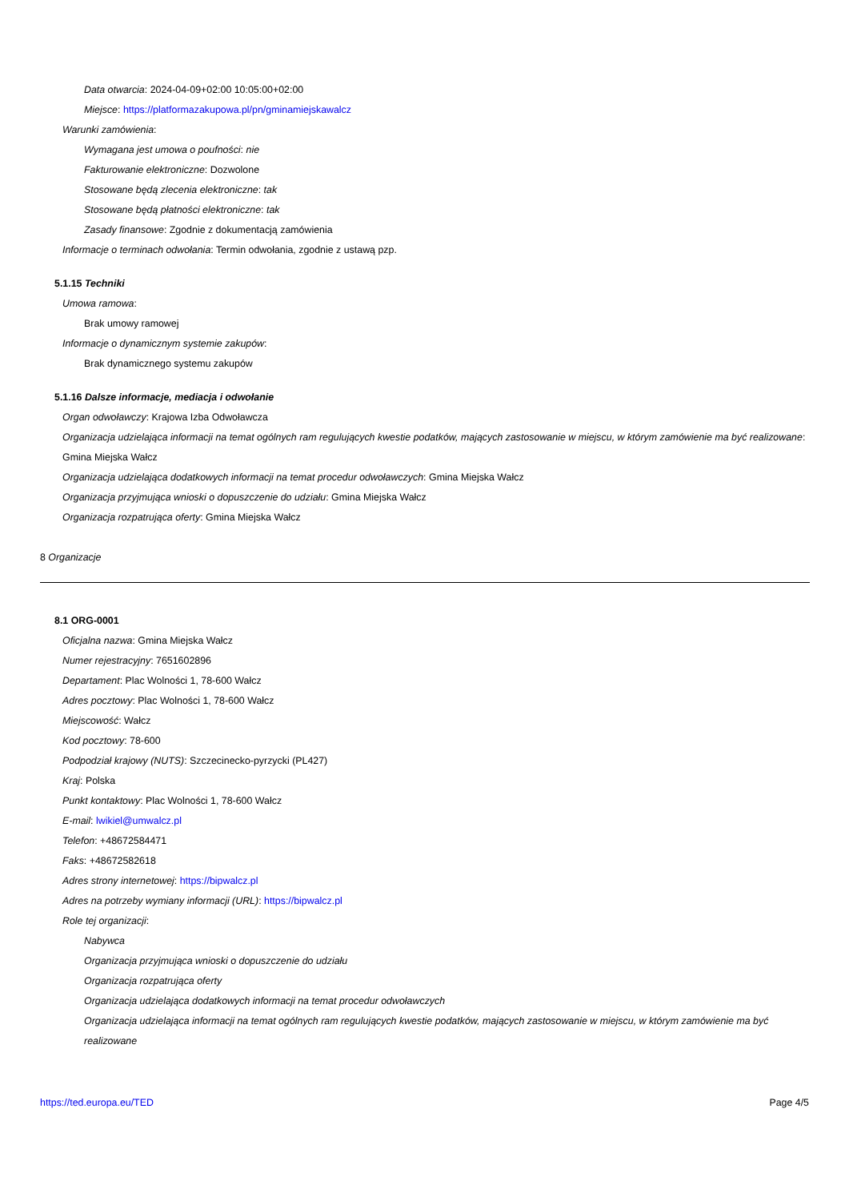Data otwarcia: 2024-04-09+02:00 10:05:00+02:00
Miejsce: https://platformazakupowa.pl/pn/gminamiejskawalcz
Warunki zamówienia:
Wymagana jest umowa o poufności: nie
Fakturowanie elektroniczne: Dozwolone
Stosowane będą zlecenia elektroniczne: tak
Stosowane będą płatności elektroniczne: tak
Zasady finansowe: Zgodnie z dokumentacją zamówienia
Informacje o terminach odwołania: Termin odwołania, zgodnie z ustawą pzp.
5.1.15 Techniki
Umowa ramowa:
Brak umowy ramowej
Informacje o dynamicznym systemie zakupów:
Brak dynamicznego systemu zakupów
5.1.16 Dalsze informacje, mediacja i odwołanie
Organ odwoławczy: Krajowa Izba Odwoławcza
Organizacja udzielająca informacji na temat ogólnych ram regulujących kwestie podatków, mających zastosowanie w miejscu, w którym zamówienie ma być realizowane: Gmina Miejska Wałcz
Organizacja udzielająca dodatkowych informacji na temat procedur odwoławczych: Gmina Miejska Wałcz
Organizacja przyjmująca wnioski o dopuszczenie do udziału: Gmina Miejska Wałcz
Organizacja rozpatrująca oferty: Gmina Miejska Wałcz
8 Organizacje
8.1 ORG-0001
Oficjalna nazwa: Gmina Miejska Wałcz
Numer rejestracyjny: 7651602896
Departament: Plac Wolności 1, 78-600 Wałcz
Adres pocztowy: Plac Wolności 1, 78-600 Wałcz
Miejscowość: Wałcz
Kod pocztowy: 78-600
Podpodział krajowy (NUTS): Szczecinecko-pyrzycki (PL427)
Kraj: Polska
Punkt kontaktowy: Plac Wolności 1, 78-600 Wałcz
E-mail: lwikiel@umwalcz.pl
Telefon: +48672584471
Faks: +48672582618
Adres strony internetowej: https://bipwalcz.pl
Adres na potrzeby wymiany informacji (URL): https://bipwalcz.pl
Role tej organizacji:
Nabywca
Organizacja przyjmująca wnioski o dopuszczenie do udziału
Organizacja rozpatrująca oferty
Organizacja udzielająca dodatkowych informacji na temat procedur odwoławczych
Organizacja udzielająca informacji na temat ogólnych ram regulujących kwestie podatków, mających zastosowanie w miejscu, w którym zamówienie ma być realizowane
https://ted.europa.eu/TED Page 4/5